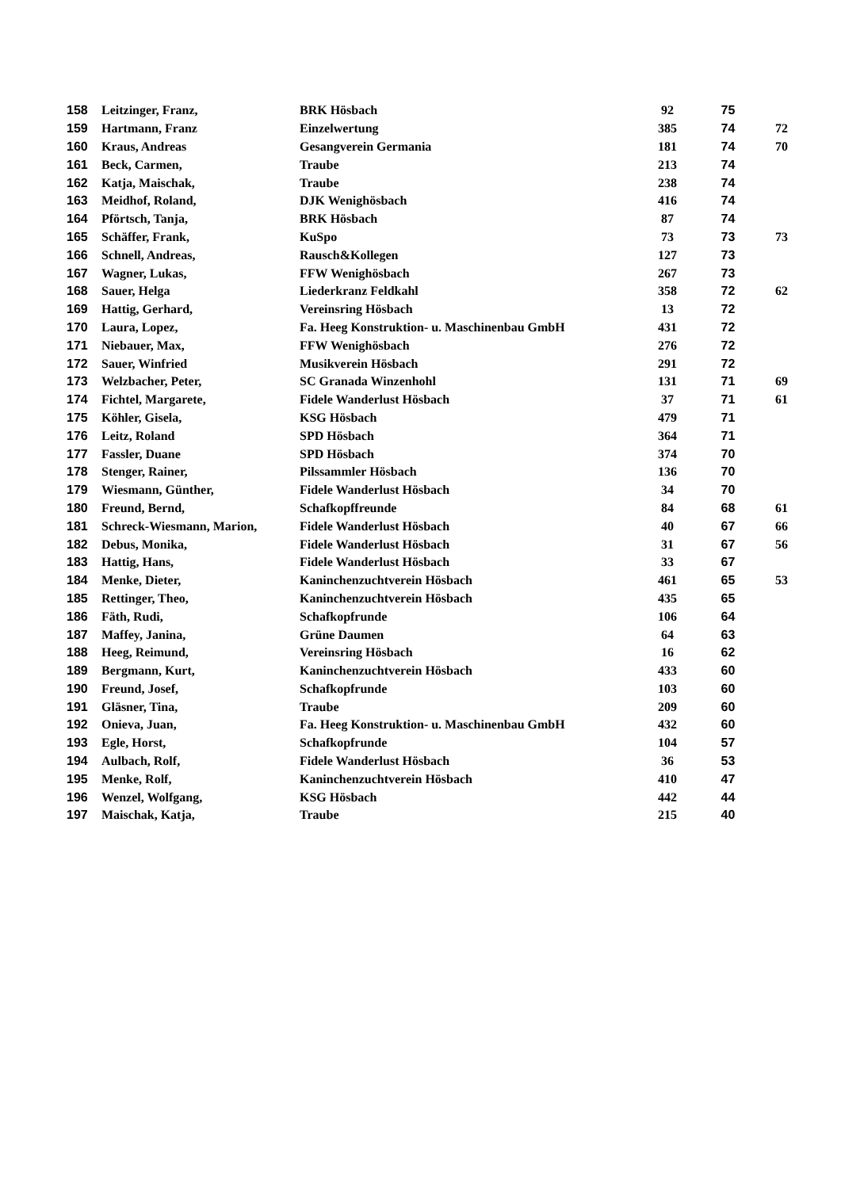| 158 | Leitzinger, Franz, | BRK Hösbach | 92 | 75 | |
| 159 | Hartmann, Franz | Einzelwertung | 385 | 74 | 72 |
| 160 | Kraus, Andreas | Gesangverein Germania | 181 | 74 | 70 |
| 161 | Beck, Carmen, | Traube | 213 | 74 | |
| 162 | Katja, Maischak, | Traube | 238 | 74 | |
| 163 | Meidhof, Roland, | DJK Wenighösbach | 416 | 74 | |
| 164 | Pförtsch, Tanja, | BRK Hösbach | 87 | 74 | |
| 165 | Schäffer, Frank, | KuSpo | 73 | 73 | 73 |
| 166 | Schnell, Andreas, | Rausch&Kollegen | 127 | 73 | |
| 167 | Wagner, Lukas, | FFW Wenighösbach | 267 | 73 | |
| 168 | Sauer, Helga | Liederkranz Feldkahl | 358 | 72 | 62 |
| 169 | Hattig, Gerhard, | Vereinsring Hösbach | 13 | 72 | |
| 170 | Laura, Lopez, | Fa. Heeg Konstruktion- u. Maschinenbau GmbH | 431 | 72 | |
| 171 | Niebauer, Max, | FFW Wenighösbach | 276 | 72 | |
| 172 | Sauer, Winfried | Musikverein Hösbach | 291 | 72 | |
| 173 | Welzbacher, Peter, | SC Granada Winzenhohl | 131 | 71 | 69 |
| 174 | Fichtel, Margarete, | Fidele Wanderlust Hösbach | 37 | 71 | 61 |
| 175 | Köhler, Gisela, | KSG Hösbach | 479 | 71 | |
| 176 | Leitz, Roland | SPD Hösbach | 364 | 71 | |
| 177 | Fassler, Duane | SPD Hösbach | 374 | 70 | |
| 178 | Stenger, Rainer, | Pilssammler Hösbach | 136 | 70 | |
| 179 | Wiesmann, Günther, | Fidele Wanderlust Hösbach | 34 | 70 | |
| 180 | Freund, Bernd, | Schafkopffreunde | 84 | 68 | 61 |
| 181 | Schreck-Wiesmann, Marion, | Fidele Wanderlust Hösbach | 40 | 67 | 66 |
| 182 | Debus, Monika, | Fidele Wanderlust Hösbach | 31 | 67 | 56 |
| 183 | Hattig, Hans, | Fidele Wanderlust Hösbach | 33 | 67 | |
| 184 | Menke, Dieter, | Kaninchenzuchtverein Hösbach | 461 | 65 | 53 |
| 185 | Rettinger, Theo, | Kaninchenzuchtverein Hösbach | 435 | 65 | |
| 186 | Fäth, Rudi, | Schafkopfrunde | 106 | 64 | |
| 187 | Maffey, Janina, | Grüne Daumen | 64 | 63 | |
| 188 | Heeg, Reimund, | Vereinsring Hösbach | 16 | 62 | |
| 189 | Bergmann, Kurt, | Kaninchenzuchtverein Hösbach | 433 | 60 | |
| 190 | Freund, Josef, | Schafkopfrunde | 103 | 60 | |
| 191 | Gläsner, Tina, | Traube | 209 | 60 | |
| 192 | Onieva, Juan, | Fa. Heeg Konstruktion- u. Maschinenbau GmbH | 432 | 60 | |
| 193 | Egle, Horst, | Schafkopfrunde | 104 | 57 | |
| 194 | Aulbach, Rolf, | Fidele Wanderlust Hösbach | 36 | 53 | |
| 195 | Menke, Rolf, | Kaninchenzuchtverein Hösbach | 410 | 47 | |
| 196 | Wenzel, Wolfgang, | KSG Hösbach | 442 | 44 | |
| 197 | Maischak, Katja, | Traube | 215 | 40 | |